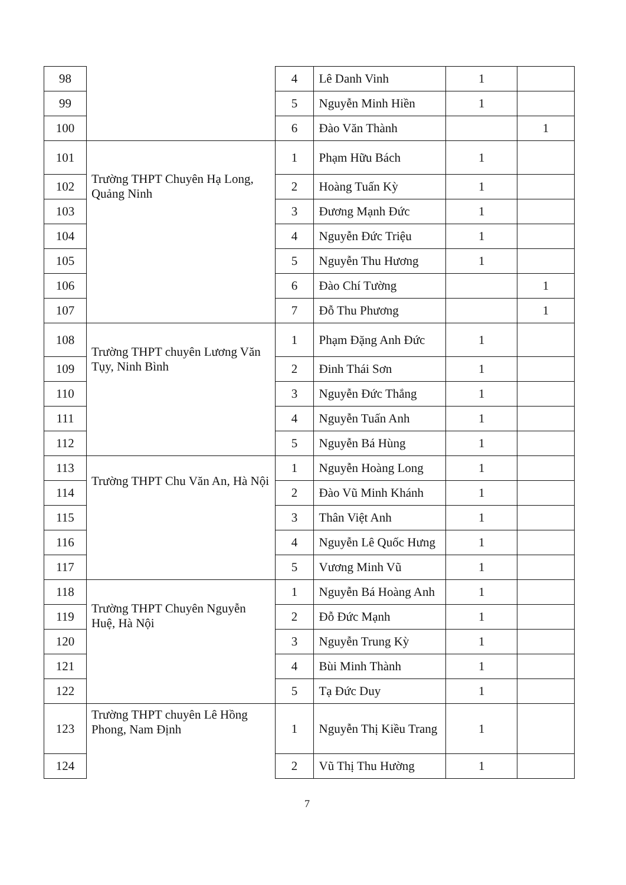| 98 | | 4 | Lê Danh Vinh | 1 | |
| 99 | | 5 | Nguyễn Minh Hiền | 1 | |
| 100 | | 6 | Đào Văn Thành | | 1 |
| 101 | Trường THPT Chuyên Hạ Long, Quảng Ninh | 1 | Phạm Hữu Bách | 1 | |
| 102 | | 2 | Hoàng Tuấn Kỳ | 1 | |
| 103 | | 3 | Đương Mạnh Đức | 1 | |
| 104 | | 4 | Nguyễn Đức Triệu | 1 | |
| 105 | | 5 | Nguyễn Thu Hương | 1 | |
| 106 | | 6 | Đào Chí Tường | | 1 |
| 107 | | 7 | Đỗ Thu Phương | | 1 |
| 108 | Trường THPT chuyên Lương Văn Tụy, Ninh Bình | 1 | Phạm Đặng Anh Đức | 1 | |
| 109 | | 2 | Đinh Thái Sơn | 1 | |
| 110 | | 3 | Nguyễn Đức Thắng | 1 | |
| 111 | | 4 | Nguyễn Tuấn Anh | 1 | |
| 112 | | 5 | Nguyễn Bá Hùng | 1 | |
| 113 | Trường THPT Chu Văn An, Hà Nội | 1 | Nguyễn Hoàng Long | 1 | |
| 114 | | 2 | Đào Vũ Minh Khánh | 1 | |
| 115 | | 3 | Thân Việt Anh | 1 | |
| 116 | | 4 | Nguyễn Lê Quốc Hưng | 1 | |
| 117 | | 5 | Vương Minh Vũ | 1 | |
| 118 | Trường THPT Chuyên Nguyễn Huệ, Hà Nội | 1 | Nguyễn Bá Hoàng Anh | 1 | |
| 119 | | 2 | Đỗ Đức Mạnh | 1 | |
| 120 | | 3 | Nguyễn Trung Kỳ | 1 | |
| 121 | | 4 | Bùi Minh Thành | 1 | |
| 122 | | 5 | Tạ Đức Duy | 1 | |
| 123 | Trường THPT chuyên Lê Hồng Phong, Nam Định | 1 | Nguyễn Thị Kiều Trang | 1 | |
| 124 | | 2 | Vũ Thị Thu Hường | 1 | |
7